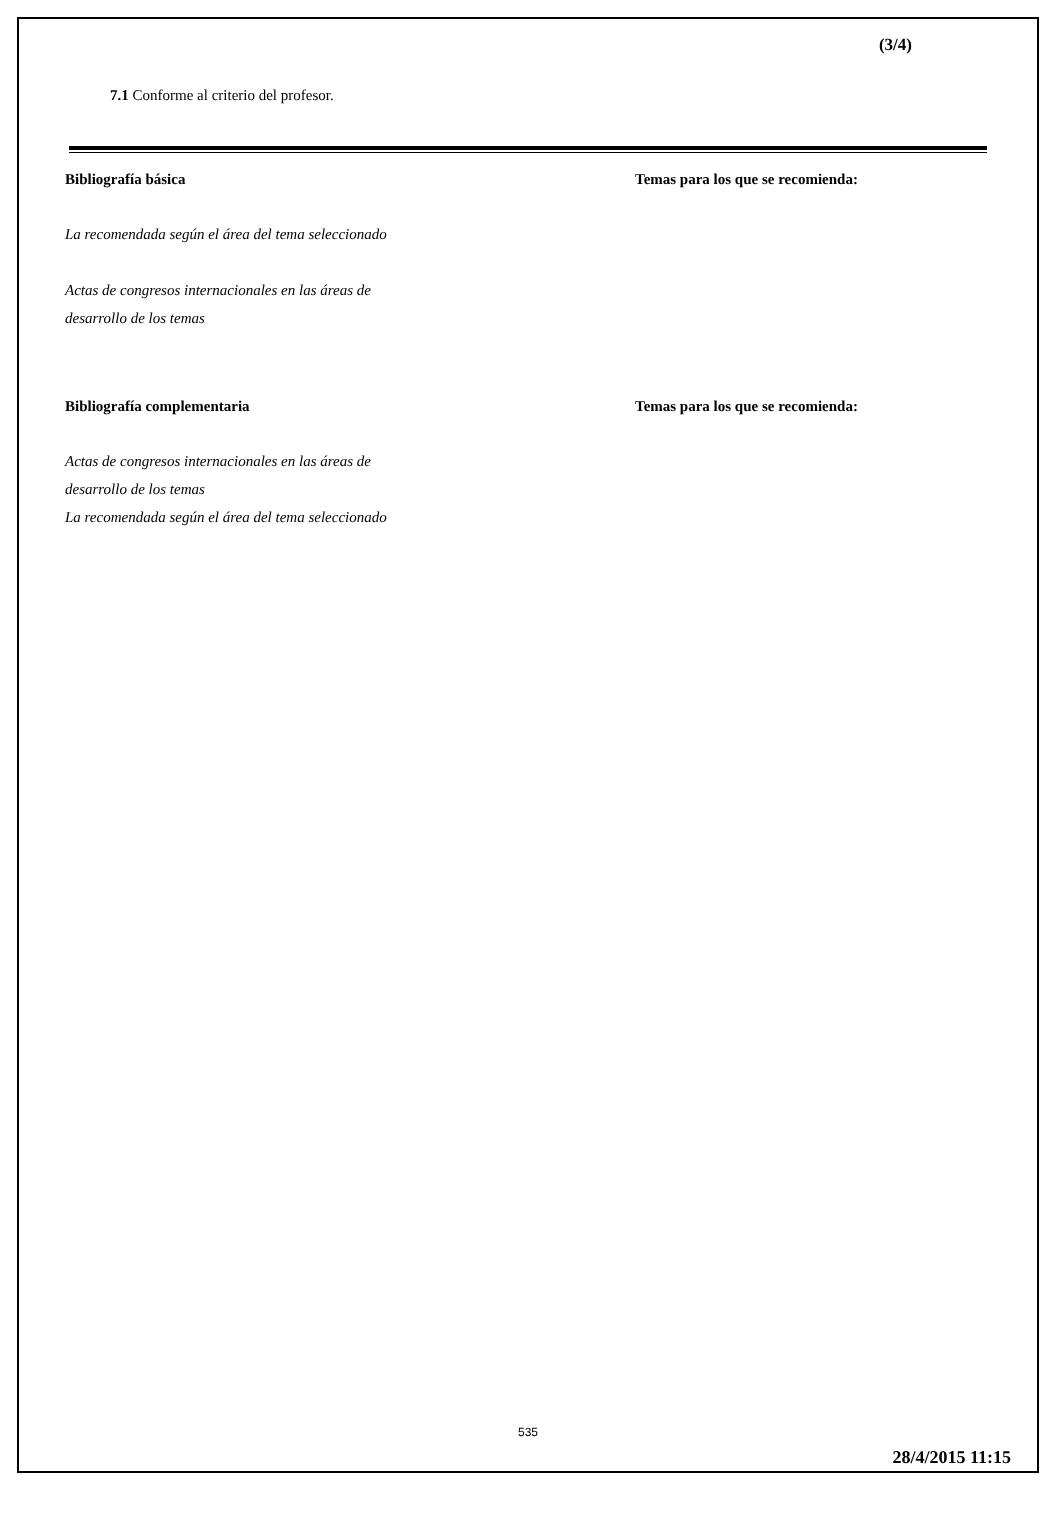(3/4)
7.1 Conforme al criterio del profesor.
Bibliografía básica Temas para los que se recomienda:
La recomendada según el área del tema seleccionado
Actas de congresos internacionales en las áreas de
desarrollo de los temas
Bibliografía complementaria Temas para los que se recomienda:
Actas de congresos internacionales en las áreas de
desarrollo de los temas
La recomendada según el área del tema seleccionado
535
28/4/2015 11:15